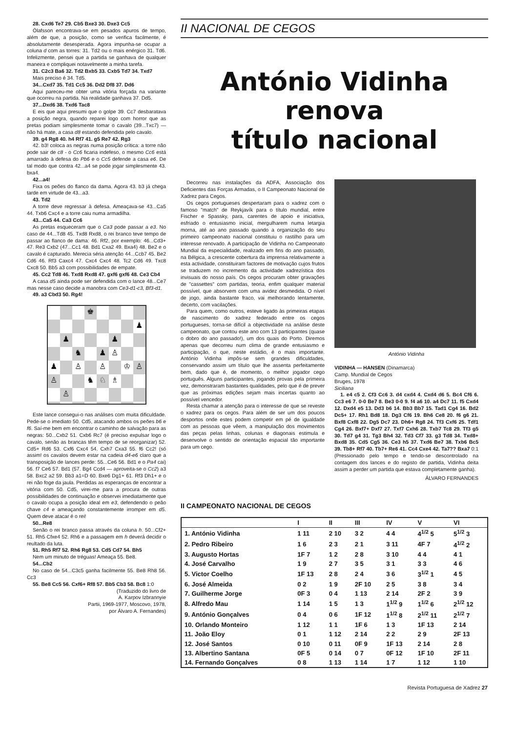28. Cxd6 Te7 29. Cb5 Bxe3 30. Dxe3 Cc5
Ólafsson encontrava-se em pesados apuros de tempo, além de que, a posição, como se verifica facilmente, é absolutamente desesperada. Agora impunha-se ocupar a coluna d com as torres: 31. Td2 ou o mais enérgico 31. Td6. Infelizmente, pensei que a partida se ganhava de qualquer maneira e compliquei notavelmente a minha tarefa.
31. C2c3 Ba6 32. Td2 Bxb5 33. Cxb5 Td7 34. Txd7
Mais preciso é 34. Td5.
34...Cxd7 35. Td1 Cc5 36. Dd2 Df8 37. Dd6
Aqui pareceu-me obter uma vitória forçada na variante que ocorreu na partida. Na realidade ganhava 37. Dd5.
37...Dxd6 38. Txd6 Tac8
E eis que aqui presumi que o golpe 39. Cc7 desbaratava a posição negra, quando reparei logo com horror que as pretas podiam simplesmente tomar o cavalo (39...Txc7) — não há mate, a casa d8 estando defendida pelo cavalo.
39. g4 Rg8 40. h4 Rf7 41. g5 Re7 42. Rg3
42. b3! coloca as negras numa posição crítica: a torre não pode sair de c8 - o Cc6 ficaria indefeso, o mesmo Cc6 está amarrado à defesa do Pb6 e o Cc5 defende a casa e6. De tal modo que contra 42...a4 se pode jogar simplesmente 43. bxa4.
42...a4!
Fixa os peões do flanco da dama. Agora 43. b3 já chega tarde em virtude de 43...a3.
43. Td2
A torre deve regressar à defesa. Ameaçava-se 43...Ca5 44. Txb6 Cxc4 e a torre caiu numa armadilha.
43...Ca5 44. Ca3 Cc6
As pretas esqueceram que o Ca3 pode passar a e3. No caso de 44...Td8 45. Txd8 Rxd8, o rei branco teve tempo de passar ao flanco de dama: 46. Rf2, por exemplo: 46...Cd3+ 47. Re3 Cxb2 (47...Cc1 48. Bd1 Cxa2 49. Bxa4) 48. Be2 e o cavalo é capturado. Merecia séria atenção 44...Ccb7 45. Be2 Cd6 46. Rf3 Caxc4 47. Cxc4 Cxc4 48. Tc2 Cd6 49. Txc8 Cxc8 50. Bb5 a3 com possibilidades de empate.
45. Cc2 Td8 46. Txd8 Rxd8 47. gxf6 gxf6 48. Ce3 Cb4
A casa d5 ainda pode ser defendida com o lance 48...Ce7 mas nesse caso decide a manobra com Ce3-d1-c3, Bf3-d1.
49. a3 Cbd3 50. Rg4!
♚
♟
♟
♟
♞
♟
♙
♟
♙
♙
♔
♙
♙
♞
♘
♗
♙
Este lance consegui-o nas análises com muita dificuldade. Pede-se o imediato 50. Cd5, atacando ambos os peões b6 e f6. Saí-me bem em encontrar o caminho de salvação para as negras: 50...Cxb2 51. Cxb6 Rc7 (é preciso expulsar logo o cavalo, senão as brancas têm tempo de se reorganizar) 52. Cd5+ Rd6 53. Cxf6 Cxc4 54. Cxh7 Cxa3 55. f6 Cc2! (só assim! os cavalos devem estar na cadeia d4-e6 claro que a transposição de lances perde: 55...Ce6 56. Bd1 e o Pa4 cai) 56. f7 Ce6 57. Bd1 (57. Bg4 Ccd4 — aproveita-se o Cc2) a3 58. Bxc2 a2 59. Bb3 a1=D 60. Bxe6 Dg1+ 61. Rf3 Dh1+ e o rei não foge da jaula. Perdidas as esperanças de encontrar a vitória com 50. Cd5, virei-me para a procura de outras possibilidades de continuação e observei imediatamente que o cavalo ocupa a posição ideal em e3, defendendo o peão chave c4 e ameaçando constantemente irromper em d5. Quem deve atacar é o rei!
50...Re8
Senão o rei branco passa através da coluna h. 50...Cf2+ 51. Rh5 Cfxe4 52. Rh6 e a passagem em h deverá decidir o reultado da luta.
51. Rh5 Rf7 52. Rh6 Rg8 53. Cd5 Cd7 54. Bh5
Nem um minuto de tréguas! Ameaça 55. Be8.
54...Cb2
No caso de 54...C3c5 ganha facilmente 55. Be8 Rh8 56. Cc3
55. Be8 Cc5 56. Cxf6+ Rf8 57. Bb5 Cb3 58. Bc8 1:0
(Traduzido do livro de
A. Karpov Izbrannyie
Partii, 1969-1977, Moscovo, 1978,
por Álvaro A. Fernandes)
II NACIONAL DE CEGOS
António Vidinha
renova
título nacional
Decorreu nas instalações da ADFA, Associação dos Deficientes das Forças Armadas, o II Campeonato Nacional de Xadrez para Cegos.
Os cegos portugueses despertaram para o xadrez com o famoso "match" de Reykjavík para o título mundial, entre Fischer e Spassky, para, carentes de apoio e iniciativa, esfriado o entusiasmo inicial, mergulharem numa letargia morna, até ao ano passado quando a organização do seu primeiro campeonato nacional constituiu o rastilho para um interesse renovado. A participação de Vidinha no Campeonato Mundial da especialidade, realizado em fins do ano passado, na Bélgica, a crescente cobertura da imprensa relativamente a esta actividade, constituiram factores de motivação cujos frutos se traduzem no incremento da actividade xadrezística dos invisuais do nosso país. Os cegos procuram obter gravações de "cassettes" com partidas, teoria, enfim qualquer material possível, que absorvem com uma avidez desmedida. O nível de jogo, ainda bastante fraco, vai melhorando lentamente, decerto, com vacilações.
Para quem, como outros, esteve ligado às primeiras etapas de nascimento do xadrez federado entre os cegos portugueses, torna-se difícil a objectividade na análise deste campeonato, que contou este ano com 13 participantes (quase o dobro do ano passado!), um dos quais do Porto. Diremos apenas que decorreu num clima de grande entusiasmo e participação, o que, neste estádio, é o mais importante. António Vidinha impôs-se sem grandes dificuldades, conservando assim um título que lhe assenta perfeitamente bem, dado que é, de momento, o melhor jogador cego português. Alguns participantes, jogando provas pela primeira vez, demonstraram bastantes qualidades, pelo que é de prever que as próximas edições sejam mais incertas quanto ao possível vencedor.
Resta chamar a atenção para o interesse de que se reveste o xadrez para os cegos. Para além de ser um dos poucos desportos onde estes podem competir em pé de igualdade com as pessoas que vêem, a manipulação dos movimentos das peças pelas linhas, colunas e diagonais estimula e desenvolve o sentido de orientação espacial tão importante para um cego.
António Vidinha
VIDINHA — HANSEN (Dinamarca)
Camp. Mundial de Cegos
Bruges, 1978
Siciliana
1. e4 c5 2. Cf3 Cc6 3. d4 cxd4 4. Cxd4 d6 5. Bc4 Cf6 6. Cc3 e6 7. 0-0 Be7 8. Be3 0-0 9. f4 a6 10. a4 Dc7 11. f5 Cxd4 12. Dxd4 e5 13. Dd3 b6 14. Bb3 Bb7 15. Tad1 Cg4 16. Bd2 Dc5+ 17. Rh1 Bd8 18. Dg3 Cf6 19. Bh6 Ce8 20. f6 g6 21. Bxf8 Cxf8 22. Dg5 Dc7 23. Dh6+ Rg8 24. Tf3 Cxf6 25. Tdf1 Cg4 26. Bxf7+ Dxf7 27. Txf7 Cxh6 28. Txb7 Tc8 29. Tf3 g5 30. Td7 g4 31. Tg3 Bh4 32. Td3 Cf7 33. g3 Td8 34. Txd8+ Bxd8 35. Cd5 Cg5 36. Ce3 h5 37. Txd6 Be7 38. Txb6 Bc5 39. Tb8+ Rf7 40. Tb7+ Re6 41. Cc4 Cxe4 42. Ta7?? Bxa7 0:1 (Pressionado pelo tempo e tendo-se descontrolado na contagem dos lances e do registo de partida, Vidinha deita assim a perder um partida que estava completamente ganha).
ÁLVARO FERNANDES
II CAMPEONATO NACIONAL DE CEGOS
| | I | II | III | IV | V | VI |
| --- | --- | --- | --- | --- | --- | --- |
| 1. António Vidinha | 1 11 | 2 10 | 3 2 | 4 4 | 4<sup>1/2</sup> 5 | 5<sup>1/2</sup> 3 |
| 2. Pedro Ribeiro | 1 6 | 2 3 | 2 1 | 3 11 | 4F 7 | 4<sup>1/2</sup> 2 |
| 3. Augusto Hortas | 1F 7 | 1 2 | 2 8 | 3 10 | 4 4 | 4 1 |
| 4. José Carvalho | 1 9 | 2 7 | 3 5 | 3 1 | 3 3 | 4 6 |
| 5. Victor Coelho | 1F 13 | 2 8 | 2 4 | 3 6 | 3<sup>1/2</sup> 1 | 4 5 |
| 6. José Almeida | 0 2 | 1 9 | 2F 10 | 2 5 | 3 8 | 3 4 |
| 7. Guilherme Jorge | 0F 3 | 0 4 | 1 13 | 2 14 | 2F 2 | 3 9 |
| 8. Alfredo Mau | 1 14 | 1 5 | 1 3 | 1<sup>1/2</sup> 9 | 1<sup>1/2</sup> 6 | 2<sup>1/2</sup> 12 |
| 9. António Gonçalves | 0 4 | 0 6 | 1F 12 | 1<sup>1/2</sup> 8 | 2<sup>1/2</sup> 11 | 2<sup>1/2</sup> 7 |
| 10. Orlando Monteiro | 1 12 | 1 1 | 1F 6 | 1 3 | 1F 13 | 2 14 |
| 11. João Eloy | 0 1 | 1 12 | 2 14 | 2 2 | 2 9 | 2F 13 |
| 12. José Santos | 0 10 | 0 11 | 0F 9 | 1F 13 | 2 14 | 2 8 |
| 13. Albertino Santana | 0F 5 | 0 14 | 0 7 | 0F 12 | 1F 10 | 2F 11 |
| 14. Fernando Gonçalves | 0 8 | 1 13 | 1 14 | 1 7 | 1 12 | 1 10 |
Revista Portuguesa de Xadrez 27